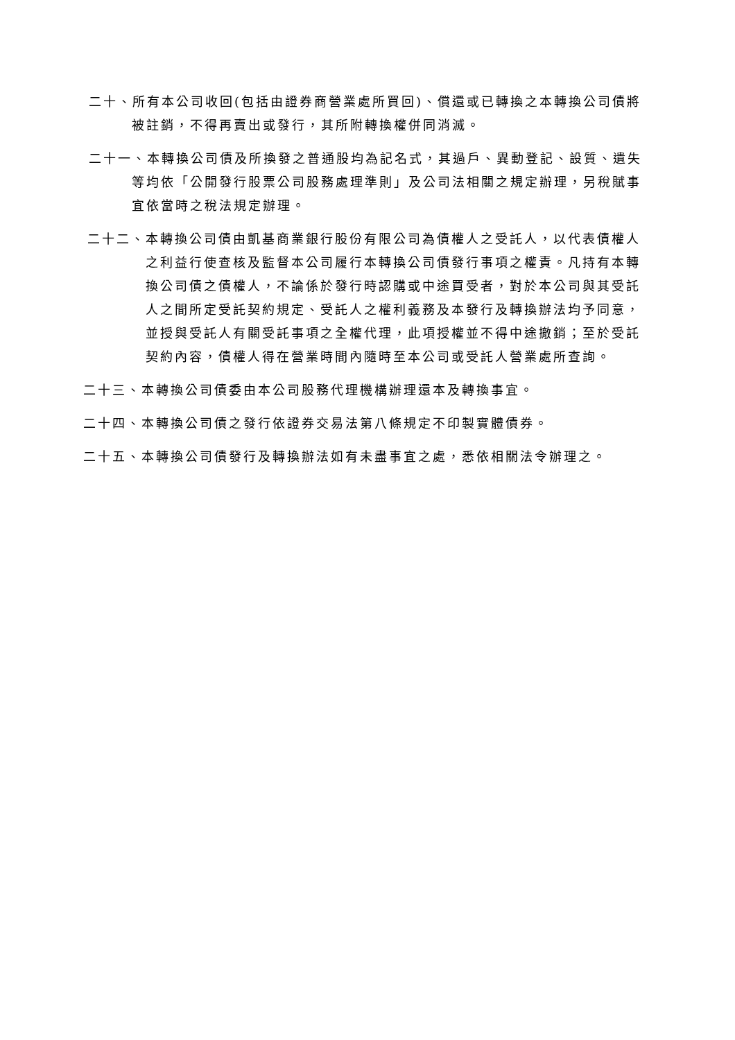二十、所有本公司收回(包括由證券商營業處所買回)、償還或已轉換之本轉換公司債將被註銷，不得再賣出或發行，其所附轉換權併同消滅。
二十一、本轉換公司債及所換發之普通股均為記名式，其過戶、異動登記、設質、遺失等均依「公開發行股票公司股務處理準則」及公司法相關之規定辦理，另稅賦事宜依當時之稅法規定辦理。
二十二、本轉換公司債由凱基商業銀行股份有限公司為債權人之受託人，以代表債權人之利益行使查核及監督本公司履行本轉換公司債發行事項之權責。凡持有本轉換公司債之債權人，不論係於發行時認購或中途買受者，對於本公司與其受託人之間所定受託契約規定、受託人之權利義務及本發行及轉換辦法均予同意，並授與受託人有關受託事項之全權代理，此項授權並不得中途撤銷；至於受託契約內容，債權人得在營業時間內隨時至本公司或受託人營業處所查詢。
二十三、本轉換公司債委由本公司股務代理機構辦理還本及轉換事宜。
二十四、本轉換公司債之發行依證券交易法第八條規定不印製實體債券。
二十五、本轉換公司債發行及轉換辦法如有未盡事宜之處，悉依相關法令辦理之。